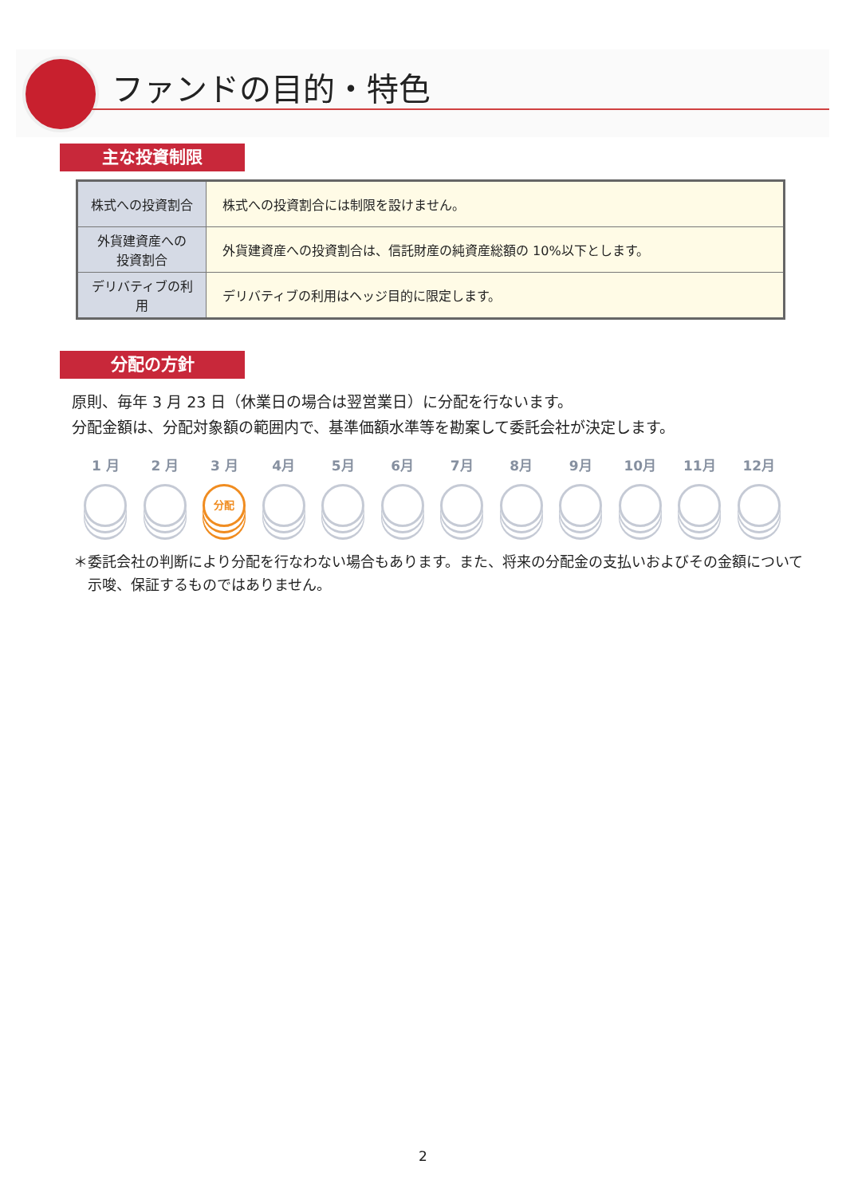ファンドの目的・特色
主な投資制限
| 株式への投資割合 | 株式への投資割合には制限を設けません。 |
| 外貨建資産への 投資割合 | 外貨建資産への投資割合は、信託財産の純資産総額の 10%以下とします。 |
| デリバティブの利用 | デリバティブの利用はヘッジ目的に限定します。 |
分配の方針
原則、毎年 3 月 23 日（休業日の場合は翌営業日）に分配を行ないます。
分配金額は、分配対象額の範囲内で、基準価額水準等を勘案して委託会社が決定します。
1 月 2 月 3 月
分配
4月 5月 6月 7月 8月 9月 10月 11月 12月
＊委託会社の判断により分配を行なわない場合もあります。また、将来の分配金の支払いおよびその金額について示唆、保証するものではありません。
2